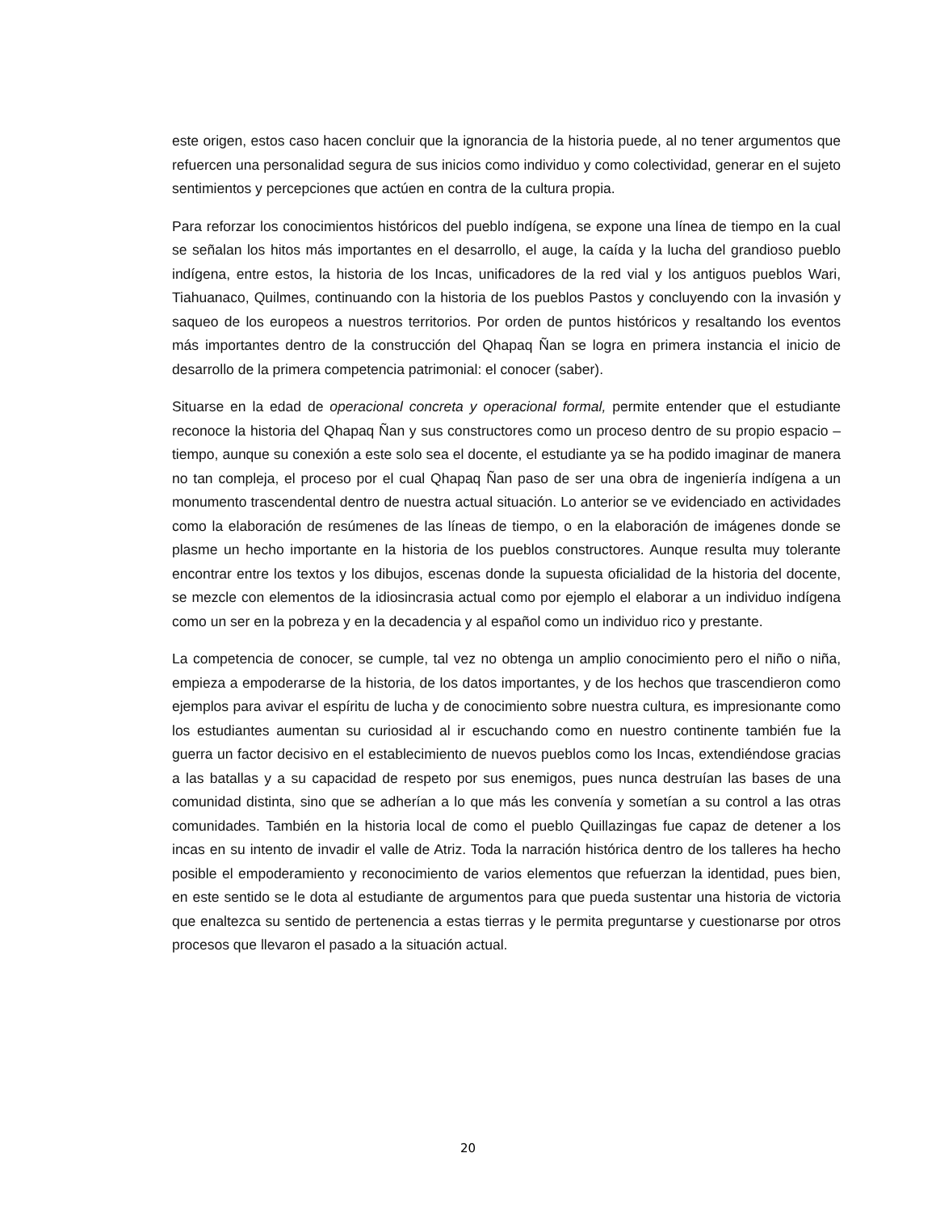este origen, estos caso hacen concluir que la ignorancia de la historia puede, al no tener argumentos que refuercen una personalidad segura de sus inicios como individuo y como colectividad, generar en el sujeto sentimientos y percepciones que actúen en contra de la cultura propia.
Para reforzar los conocimientos históricos del pueblo indígena, se expone una línea de tiempo en la cual se señalan los hitos más importantes en el desarrollo, el auge, la caída y la lucha del grandioso pueblo indígena, entre estos, la historia de los Incas, unificadores de la red vial y los antiguos pueblos Wari, Tiahuanaco, Quilmes, continuando con la historia de los pueblos Pastos y concluyendo con la invasión y saqueo de los europeos a nuestros territorios. Por orden de puntos históricos y resaltando los eventos más importantes dentro de la construcción del Qhapaq Ñan se logra en primera instancia el inicio de desarrollo de la primera competencia patrimonial: el conocer (saber).
Situarse en la edad de operacional concreta y operacional formal, permite entender que el estudiante reconoce la historia del Qhapaq Ñan y sus constructores como un proceso dentro de su propio espacio – tiempo, aunque su conexión a este solo sea el docente, el estudiante ya se ha podido imaginar de manera no tan compleja, el proceso por el cual Qhapaq Ñan paso de ser una obra de ingeniería indígena a un monumento trascendental dentro de nuestra actual situación. Lo anterior se ve evidenciado en actividades como la elaboración de resúmenes de las líneas de tiempo, o en la elaboración de imágenes donde se plasme un hecho importante en la historia de los pueblos constructores. Aunque resulta muy tolerante encontrar entre los textos y los dibujos, escenas donde la supuesta oficialidad de la historia del docente, se mezcle con elementos de la idiosincrasia actual como por ejemplo el elaborar a un individuo indígena como un ser en la pobreza y en la decadencia y al español como un individuo rico y prestante.
La competencia de conocer, se cumple, tal vez no obtenga un amplio conocimiento pero el niño o niña, empieza a empoderarse de la historia, de los datos importantes, y de los hechos que trascendieron como ejemplos para avivar el espíritu de lucha y de conocimiento sobre nuestra cultura, es impresionante como los estudiantes aumentan su curiosidad al ir escuchando como en nuestro continente también fue la guerra un factor decisivo en el establecimiento de nuevos pueblos como los Incas, extendiéndose gracias a las batallas y a su capacidad de respeto por sus enemigos, pues nunca destruían las bases de una comunidad distinta, sino que se adherían a lo que más les convenía y sometían a su control a las otras comunidades. También en la historia local de como el pueblo Quillazingas fue capaz de detener a los incas en su intento de invadir el valle de Atriz. Toda la narración histórica dentro de los talleres ha hecho posible el empoderamiento y reconocimiento de varios elementos que refuerzan la identidad, pues bien, en este sentido se le dota al estudiante de argumentos para que pueda sustentar una historia de victoria que enaltezca su sentido de pertenencia a estas tierras y le permita preguntarse y cuestionarse por otros procesos que llevaron el pasado a la situación actual.
20